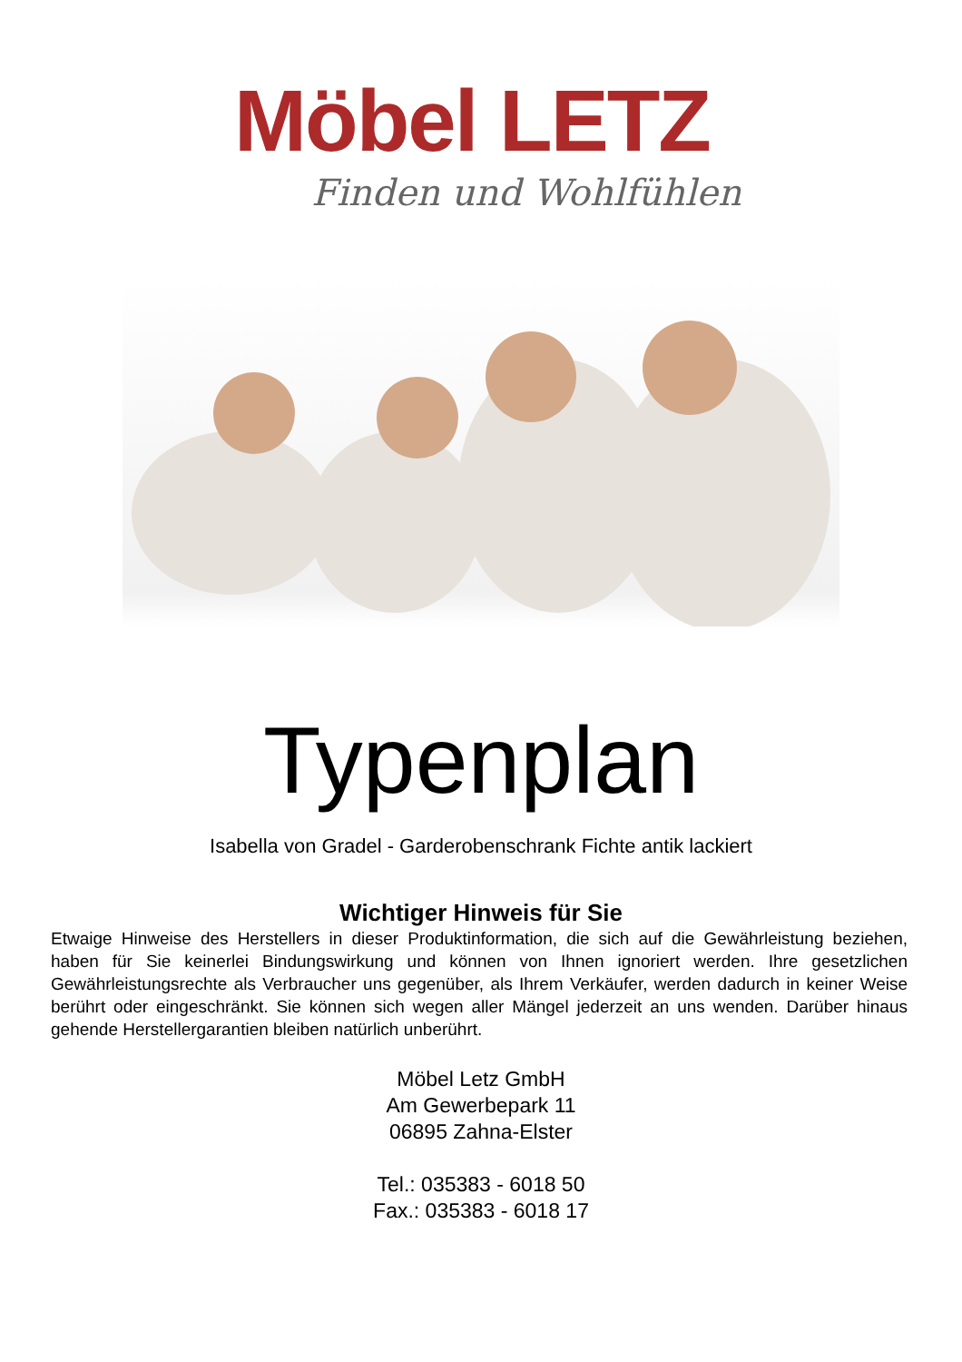Möbel LETZ
Finden und Wohlfühlen
Typenplan
Isabella von Gradel - Garderobenschrank Fichte antik lackiert
Wichtiger Hinweis für Sie
Etwaige Hinweise des Herstellers in dieser Produktinformation, die sich auf die Gewährleistung beziehen, haben für Sie keinerlei Bindungswirkung und können von Ihnen ignoriert werden. Ihre gesetzlichen Gewährleistungsrechte als Verbraucher uns gegenüber, als Ihrem Verkäufer, werden dadurch in keiner Weise berührt oder eingeschränkt. Sie können sich wegen aller Mängel jederzeit an uns wenden. Darüber hinaus gehende Herstellergarantien bleiben natürlich unberührt.
Möbel Letz GmbH
Am Gewerbepark 11
06895 Zahna-Elster
Tel.: 035383 - 6018 50
Fax.: 035383 - 6018 17